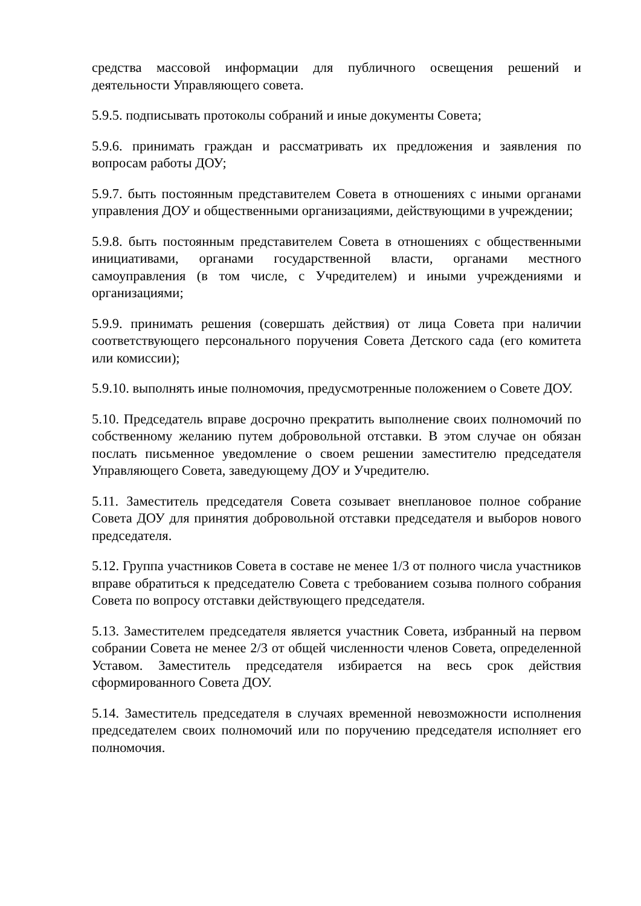средства массовой информации для публичного освещения решений и деятельности Управляющего совета.
5.9.5. подписывать протоколы собраний и иные документы Совета;
5.9.6. принимать граждан и рассматривать их предложения и заявления по вопросам работы ДОУ;
5.9.7. быть постоянным представителем Совета в отношениях с иными органами управления ДОУ и общественными организациями, действующими в учреждении;
5.9.8. быть постоянным представителем Совета в отношениях с общественными инициативами, органами государственной власти, органами местного самоуправления (в том числе, с Учредителем) и иными учреждениями и организациями;
5.9.9. принимать решения (совершать действия) от лица Совета при наличии соответствующего персонального поручения Совета Детского сада (его комитета или комиссии);
5.9.10. выполнять иные полномочия, предусмотренные положением о Совете ДОУ.
5.10. Председатель вправе досрочно прекратить выполнение своих полномочий по собственному желанию путем добровольной отставки. В этом случае он обязан послать письменное уведомление о своем решении заместителю председателя Управляющего Совета, заведующему ДОУ и Учредителю.
5.11. Заместитель председателя Совета созывает внеплановое полное собрание Совета ДОУ для принятия добровольной отставки председателя и выборов нового председателя.
5.12. Группа участников Совета в составе не менее 1/3 от полного числа участников вправе обратиться к председателю Совета с требованием созыва полного собрания Совета по вопросу отставки действующего председателя.
5.13. Заместителем председателя является участник Совета, избранный на первом собрании Совета не менее 2/3 от общей численности членов Совета, определенной Уставом. Заместитель председателя избирается на весь срок действия сформированного Совета ДОУ.
5.14. Заместитель председателя в случаях временной невозможности исполнения председателем своих полномочий или по поручению председателя исполняет его полномочия.